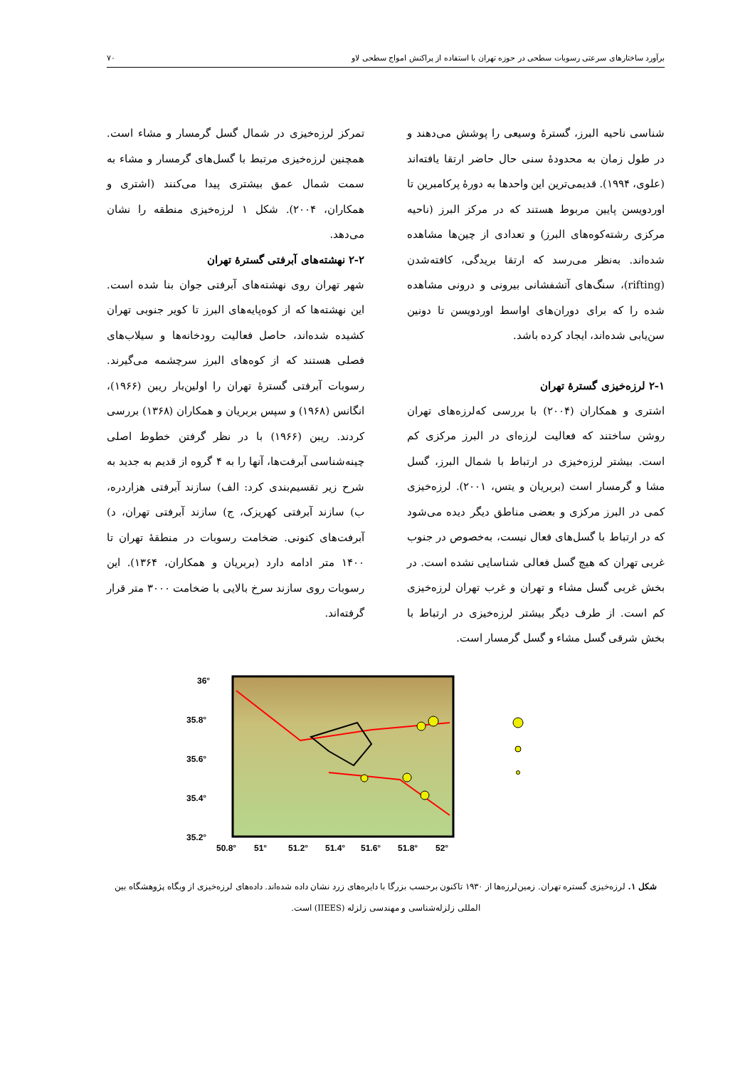برآورد ساختارهای سرعتی رسوبات سطحی در حوزه تهران با استفاده از پراکنش امواج سطحی لاو ۷۰
شناسی ناحیه البرز، گسترهٔ وسیعی را پوشش می‌دهند و در طول زمان به محدودهٔ سنی حال حاضر ارتقا یافته‌اند (علوی، ۱۹۹۴). قدیمی‌ترین این واحدها به دورهٔ پرکامبرین تا اوردویسن پایین مربوط هستند که در مرکز البرز (ناحیه مرکزی رشته‌کوه‌های البرز) و تعدادی از چین‌ها مشاهده شده‌اند. به‌نظر می‌رسد که ارتقا بریدگی، کافته‌شدن (rifting)، سنگ‌های آتشفشانی بیرونی و درونی مشاهده شده را که برای دوران‌های اواسط اوردویسن تا دونین سن‌یابی شده‌اند، ایجاد کرده باشد.
۲-۱ لرزه‌خیزی گسترهٔ تهران
اشتری و همکاران (۲۰۰۴) با بررسی که‌لرزه‌های تهران روشن ساختند که فعالیت لرزه‌ای در البرز مرکزی کم است. بیشتر لرزه‌خیزی در ارتباط با شمال البرز، گسل مشا و گرمسار است (بربریان و یتس، ۲۰۰۱). لرزه‌خیزی کمی در البرز مرکزی و بعضی مناطق دیگر دیده می‌شود که در ارتباط با گسل‌های فعال نیست، به‌خصوص در جنوب غربی تهران که هیچ گسل فعالی شناسایی نشده است. در بخش غربی گسل مشاء و تهران و غرب تهران لرزه‌خیزی کم است. از طرف دیگر بیشتر لرزه‌خیزی در ارتباط با بخش شرقی گسل مشاء و گسل گرمسار است.
تمرکز لرزه‌خیزی در شمال گسل گرمسار و مشاء است. همچنین لرزه‌خیزی مرتبط با گسل‌های گرمسار و مشاء به سمت شمال عمق بیشتری پیدا می‌کنند (اشتری و همکاران، ۲۰۰۴). شکل ۱ لرزه‌خیزی منطقه را نشان می‌دهد.
۲-۲ نهشته‌های آبرفتی گسترهٔ تهران
شهر تهران روی نهشته‌های آبرفتی جوان بنا شده است. این نهشته‌ها که از کوه‌پایه‌های البرز تا کویر جنوبی تهران کشیده شده‌اند، حاصل فعالیت رودخانه‌ها و سیلاب‌های فصلی هستند که از کوه‌های البرز سرچشمه می‌گیرند. رسوبات آبرفتی گسترهٔ تهران را اولین‌بار ریبن (۱۹۶۶)، انگانس (۱۹۶۸) و سپس بربریان و همکاران (۱۳۶۸) بررسی کردند. ریبن (۱۹۶۶) با در نظر گرفتن خطوط اصلی چینه‌شناسی آبرفت‌ها، آنها را به ۴ گروه از قدیم به جدید به شرح زیر تقسیم‌بندی کرد: الف) سازند آبرفتی هزاردره، ب) سازند آبرفتی کهریزک، ج) سازند آبرفتی تهران، د) آبرفت‌های کنونی. ضخامت رسوبات در منطقهٔ تهران تا ۱۴۰۰ متر ادامه دارد (بربریان و همکاران، ۱۳۶۴). این رسوبات روی سازند سرخ بالایی با ضخامت ۳۰۰۰ متر قرار گرفته‌اند.
36°
35.8°
35.6°
35.4°
35.2°
50.8°
51°
51.2°
51.4°
51.6°
51.8°
52°
شکل ۱. لرزه‌خیزی گستره تهران. زمین‌لرزه‌ها از ۱۹۳۰ تاکنون برحسب بزرگا با دایره‌های زرد نشان داده شده‌اند. داده‌های لرزه‌خیزی از وبگاه پژوهشگاه بین المللی زلزله‌شناسی و مهندسی زلزله (IIEES) است.